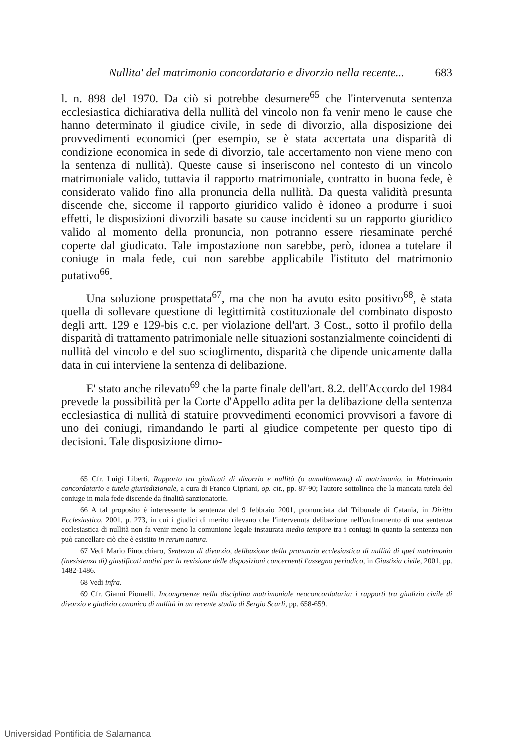Nullita' del matrimonio concordatario e divorzio nella recente... 683
l. n. 898 del 1970. Da ciò si potrebbe desumere<sup>65</sup> che l'intervenuta sentenza ecclesiastica dichiarativa della nullità del vincolo non fa venir meno le cause che hanno determinato il giudice civile, in sede di divorzio, alla disposizione dei provvedimenti economici (per esempio, se è stata accertata una disparità di condizione economica in sede di divorzio, tale accertamento non viene meno con la sentenza di nullità). Queste cause si inseriscono nel contesto di un vincolo matrimoniale valido, tuttavia il rapporto matrimoniale, contratto in buona fede, è considerato valido fino alla pronuncia della nullità. Da questa validità presunta discende che, siccome il rapporto giuridico valido è idoneo a produrre i suoi effetti, le disposizioni divorzili basate su cause incidenti su un rapporto giuridico valido al momento della pronuncia, non potranno essere riesaminate perché coperte dal giudicato. Tale impostazione non sarebbe, però, idonea a tutelare il coniuge in mala fede, cui non sarebbe applicabile l'istituto del matrimonio putativo<sup>66</sup>.
Una soluzione prospettata<sup>67</sup>, ma che non ha avuto esito positivo<sup>68</sup>, è stata quella di sollevare questione di legittimità costituzionale del combinato disposto degli artt. 129 e 129-bis c.c. per violazione dell'art. 3 Cost., sotto il profilo della disparità di trattamento patrimoniale nelle situazioni sostanzialmente coincidenti di nullità del vincolo e del suo scioglimento, disparità che dipende unicamente dalla data in cui interviene la sentenza di delibazione.
E' stato anche rilevato<sup>69</sup> che la parte finale dell'art. 8.2. dell'Accordo del 1984 prevede la possibilità per la Corte d'Appello adita per la delibazione della sentenza ecclesiastica di nullità di statuire provvedimenti economici provvisori a favore di uno dei coniugi, rimandando le parti al giudice competente per questo tipo di decisioni. Tale disposizione dimo-
65 Cfr. Luigi Liberti, Rapporto tra giudicati di divorzio e nullità (o annullamento) di matrimonio, in Matrimonio concordatario e tutela giurisdizionale, a cura di Franco Cipriani, op. cit., pp. 87-90; l'autore sottolinea che la mancata tutela del coniuge in mala fede discende da finalità sanzionatorie.
66 A tal proposito è interessante la sentenza del 9 febbraio 2001, pronunciata dal Tribunale di Catania, in Diritto Ecclesiastico, 2001, p. 273, in cui i giudici di merito rilevano che l'intervenuta delibazione nell'ordinamento di una sentenza ecclesiastica di nullità non fa venir meno la comunione legale instaurata medio tempore tra i coniugi in quanto la sentenza non può cancellare ciò che è esistito in rerum natura.
67 Vedi Mario Finocchiaro, Sentenza di divorzio, delibazione della pronunzia ecclesiastica di nullità di quel matrimonio (inesistenza di) giustificati motivi per la revisione delle disposizioni concernenti l'assegno periodico, in Giustizia civile, 2001, pp. 1482-1486.
68 Vedi infra.
69 Cfr. Gianni Piomelli, Incongruenze nella disciplina matrimoniale neoconcordataria: i rapporti tra giudizio civile di divorzio e giudizio canonico di nullità in un recente studio di Sergio Scarli, pp. 658-659.
Universidad Pontificia de Salamanca